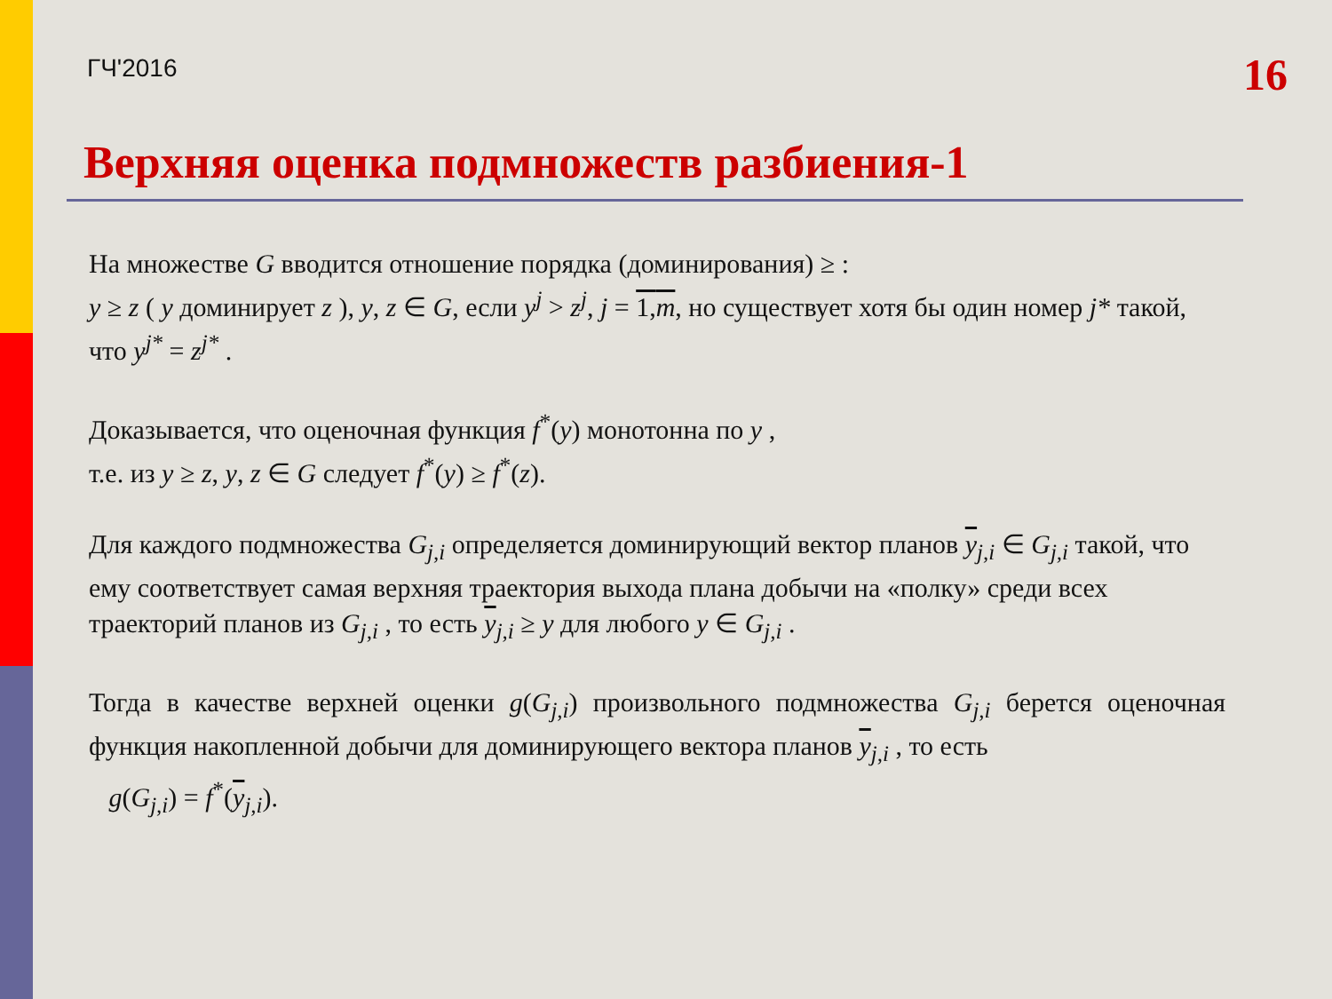ГЧ'2016
16
Верхняя оценка подмножеств разбиения-1
На множестве G вводится отношение порядка (доминирования) ≥ :
y ≥ z ( y доминирует z ), y, z ∈ G, если y<sup>j</sup> > z<sup>j</sup>, j = 1,m, но существует хотя бы один номер j* такой, что y<sup>j*</sup> = z<sup>j*</sup> .
Доказывается, что оценочная функция f<sup>*</sup>(y) монотонна по y ,
т.е. из y ≥ z, y, z ∈ G следует f<sup>*</sup>(y) ≥ f<sup>*</sup>(z).
Для каждого подмножества G<sub>j,i</sub> определяется доминирующий вектор планов y<sub>j,i</sub> ∈ G<sub>j,i</sub> такой, что ему соответствует самая верхняя траектория выхода плана добычи на «полку» среди всех траекторий планов из G<sub>j,i</sub> , то есть y<sub>j,i</sub> ≥ y для любого y ∈ G<sub>j,i</sub> .
Тогда в качестве верхней оценки g(G<sub>j,i</sub>) произвольного подмножества G<sub>j,i</sub> берется оценочная функция накопленной добычи для доминирующего вектора планов y<sub>j,i</sub> , то есть
g(G<sub>j,i</sub>) = f<sup>*</sup>(y<sub>j,i</sub>).